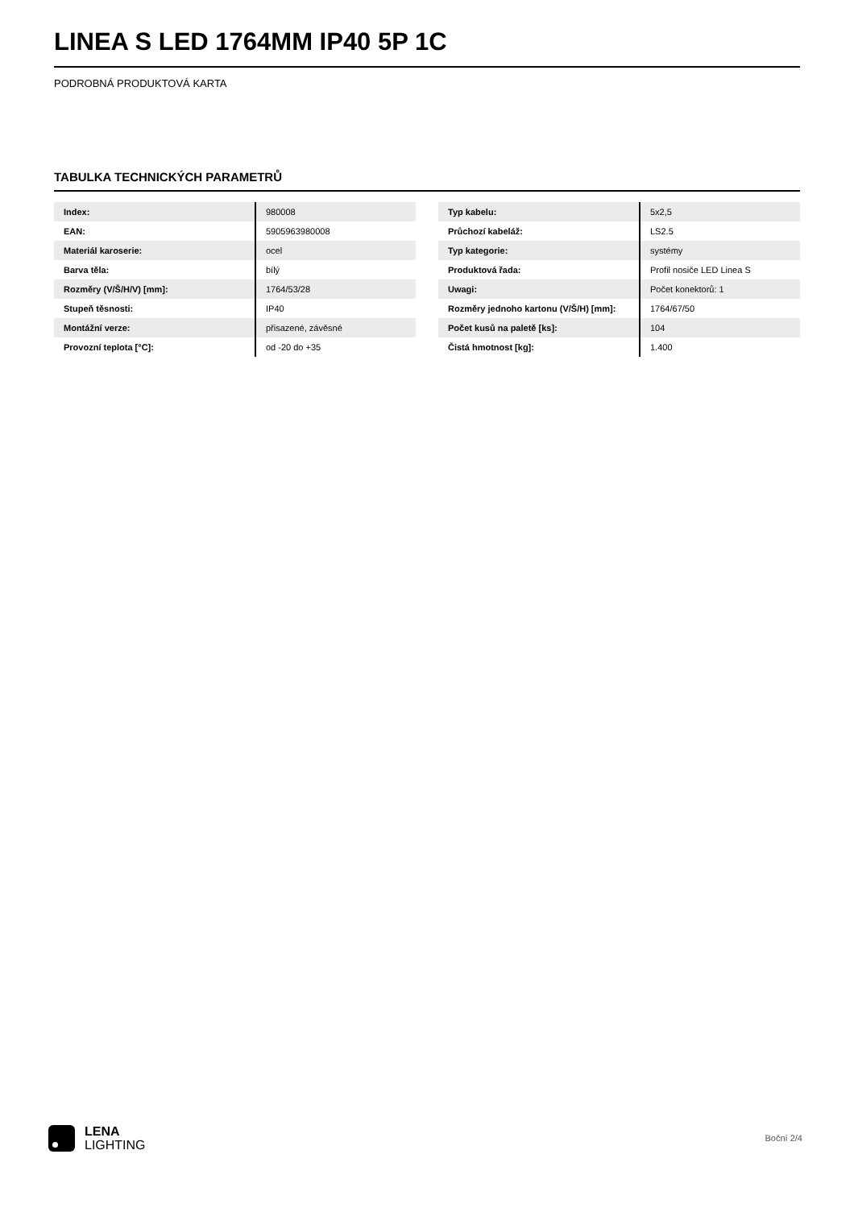LINEA S LED 1764MM IP40 5P 1C
PODROBNÁ PRODUKTOVÁ KARTA
TABULKA TECHNICKÝCH PARAMETRŮ
| Index: | 980008 |
| EAN: | 5905963980008 |
| Materiál karoserie: | ocel |
| Barva těla: | bílý |
| Rozměry (V/Š/H/V) [mm]: | 1764/53/28 |
| Stupeň těsnosti: | IP40 |
| Montážní verze: | přisazené, závěsné |
| Provozní teplota [°C]: | od -20 do +35 |
| Typ kabelu: | 5x2,5 |
| Průchozí kabeláž: | LS2.5 |
| Typ kategorie: | systémy |
| Produktová řada: | Profil nosiče LED Linea S |
| Uwagi: | Počet konektorů: 1 |
| Rozměry jednoho kartonu (V/Š/H) [mm]: | 1764/67/50 |
| Počet kusů na paletě [ks]: | 104 |
| Čistá hmotnost [kg]: | 1.400 |
LENA
LIGHTING
Boční 2/4